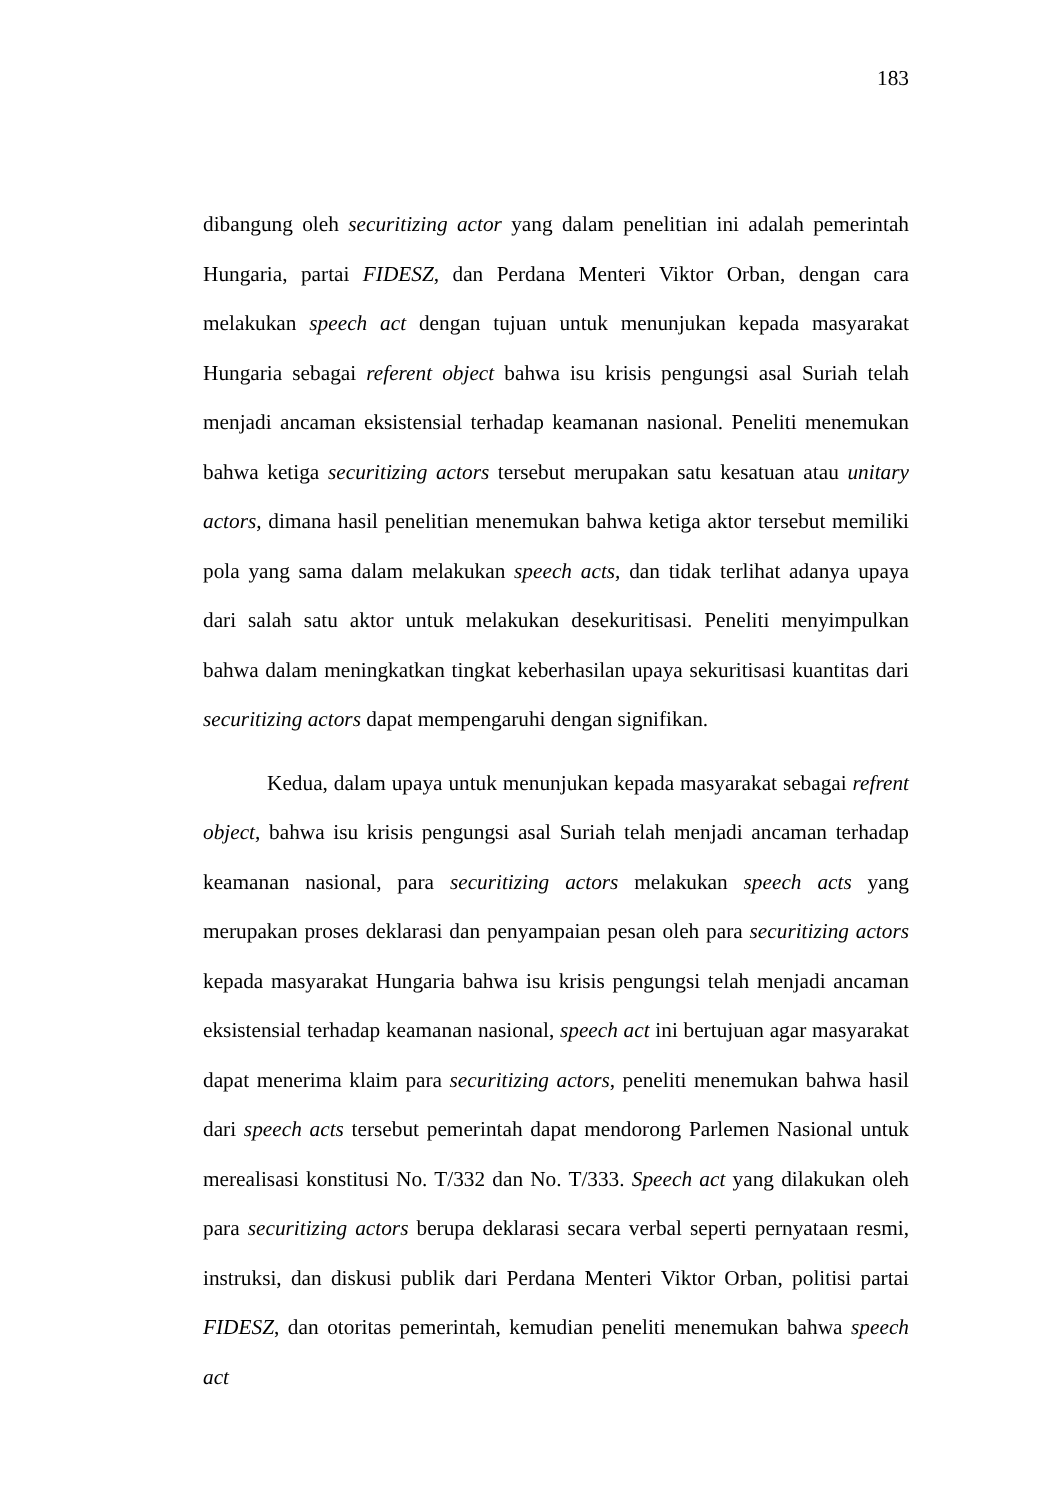183
dibangung oleh securitizing actor yang dalam penelitian ini adalah pemerintah Hungaria, partai FIDESZ, dan Perdana Menteri Viktor Orban, dengan cara melakukan speech act dengan tujuan untuk menunjukan kepada masyarakat Hungaria sebagai referent object bahwa isu krisis pengungsi asal Suriah telah menjadi ancaman eksistensial terhadap keamanan nasional. Peneliti menemukan bahwa ketiga securitizing actors tersebut merupakan satu kesatuan atau unitary actors, dimana hasil penelitian menemukan bahwa ketiga aktor tersebut memiliki pola yang sama dalam melakukan speech acts, dan tidak terlihat adanya upaya dari salah satu aktor untuk melakukan desekuritisasi. Peneliti menyimpulkan bahwa dalam meningkatkan tingkat keberhasilan upaya sekuritisasi kuantitas dari securitizing actors dapat mempengaruhi dengan signifikan.
Kedua, dalam upaya untuk menunjukan kepada masyarakat sebagai refrent object, bahwa isu krisis pengungsi asal Suriah telah menjadi ancaman terhadap keamanan nasional, para securitizing actors melakukan speech acts yang merupakan proses deklarasi dan penyampaian pesan oleh para securitizing actors kepada masyarakat Hungaria bahwa isu krisis pengungsi telah menjadi ancaman eksistensial terhadap keamanan nasional, speech act ini bertujuan agar masyarakat dapat menerima klaim para securitizing actors, peneliti menemukan bahwa hasil dari speech acts tersebut pemerintah dapat mendorong Parlemen Nasional untuk merealisasi konstitusi No. T/332 dan No. T/333. Speech act yang dilakukan oleh para securitizing actors berupa deklarasi secara verbal seperti pernyataan resmi, instruksi, dan diskusi publik dari Perdana Menteri Viktor Orban, politisi partai FIDESZ, dan otoritas pemerintah, kemudian peneliti menemukan bahwa speech act